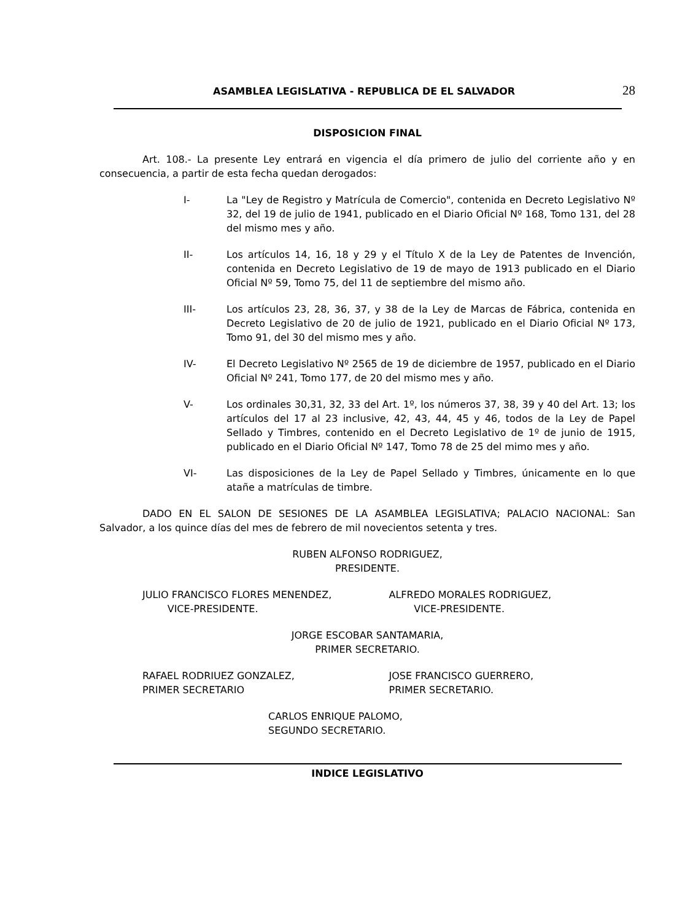ASAMBLEA LEGISLATIVA - REPUBLICA DE EL SALVADOR 28
DISPOSICION FINAL
Art. 108.- La presente Ley entrará en vigencia el día primero de julio del corriente año y en consecuencia, a partir de esta fecha quedan derogados:
I- La "Ley de Registro y Matrícula de Comercio", contenida en Decreto Legislativo Nº 32, del 19 de julio de 1941, publicado en el Diario Oficial Nº 168, Tomo 131, del 28 del mismo mes y año.
II- Los artículos 14, 16, 18 y 29 y el Título X de la Ley de Patentes de Invención, contenida en Decreto Legislativo de 19 de mayo de 1913 publicado en el Diario Oficial Nº 59, Tomo 75, del 11 de septiembre del mismo año.
III- Los artículos 23, 28, 36, 37, y 38 de la Ley de Marcas de Fábrica, contenida en Decreto Legislativo de 20 de julio de 1921, publicado en el Diario Oficial Nº 173, Tomo 91, del 30 del mismo mes y año.
IV- El Decreto Legislativo Nº 2565 de 19 de diciembre de 1957, publicado en el Diario Oficial Nº 241, Tomo 177, de 20 del mismo mes y año.
V- Los ordinales 30,31, 32, 33 del Art. 1º, los números 37, 38, 39 y 40 del Art. 13; los artículos del 17 al 23 inclusive, 42, 43, 44, 45 y 46, todos de la Ley de Papel Sellado y Timbres, contenido en el Decreto Legislativo de 1º de junio de 1915, publicado en el Diario Oficial Nº 147, Tomo 78 de 25 del mimo mes y año.
VI- Las disposiciones de la Ley de Papel Sellado y Timbres, únicamente en lo que atañe a matrículas de timbre.
DADO EN EL SALON DE SESIONES DE LA ASAMBLEA LEGISLATIVA; PALACIO NACIONAL: San Salvador, a los quince días del mes de febrero de mil novecientos setenta y tres.
RUBEN ALFONSO RODRIGUEZ,
PRESIDENTE.
JULIO FRANCISCO FLORES MENENDEZ,
VICE-PRESIDENTE.
ALFREDO MORALES RODRIGUEZ,
VICE-PRESIDENTE.
JORGE ESCOBAR SANTAMARIA,
PRIMER SECRETARIO.
RAFAEL RODRIUEZ GONZALEZ,
PRIMER SECRETARIO
JOSE FRANCISCO GUERRERO,
PRIMER SECRETARIO.
CARLOS ENRIQUE PALOMO,
SEGUNDO SECRETARIO.
INDICE LEGISLATIVO